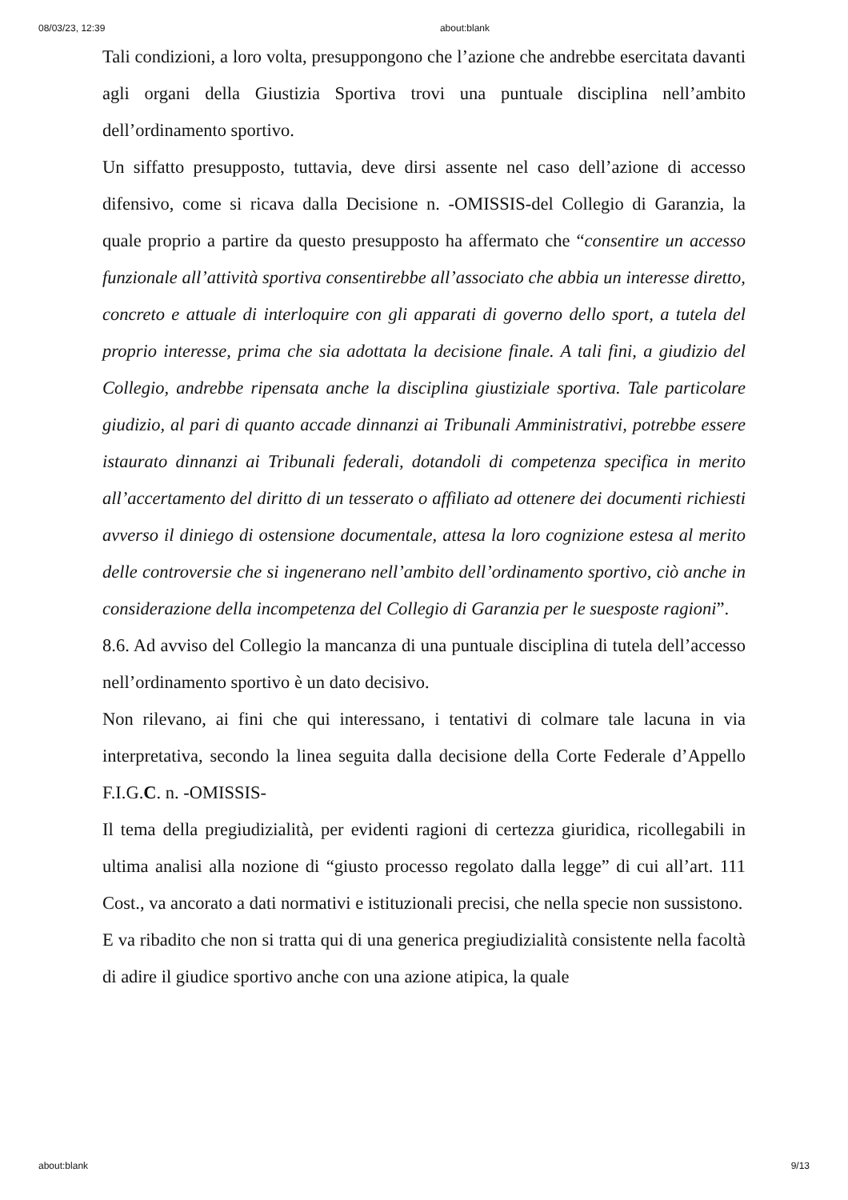08/03/23, 12:39 about:blank
Tali condizioni, a loro volta, presuppongono che l’azione che andrebbe esercitata davanti agli organi della Giustizia Sportiva trovi una puntuale disciplina nell’ambito dell’ordinamento sportivo.
Un siffatto presupposto, tuttavia, deve dirsi assente nel caso dell’azione di accesso difensivo, come si ricava dalla Decisione n. -OMISSIS-del Collegio di Garanzia, la quale proprio a partire da questo presupposto ha affermato che “consentire un accesso funzionale all’attività sportiva consentirebbe all’associato che abbia un interesse diretto, concreto e attuale di interloquire con gli apparati di governo dello sport, a tutela del proprio interesse, prima che sia adottata la decisione finale. A tali fini, a giudizio del Collegio, andrebbe ripensata anche la disciplina giustiziale sportiva. Tale particolare giudizio, al pari di quanto accade dinnanzi ai Tribunali Amministrativi, potrebbe essere istaurato dinnanzi ai Tribunali federali, dotandoli di competenza specifica in merito all’accertamento del diritto di un tesserato o affiliato ad ottenere dei documenti richiesti avverso il diniego di ostensione documentale, attesa la loro cognizione estesa al merito delle controversie che si ingenerano nell’ambito dell’ordinamento sportivo, ciò anche in considerazione della incompetenza del Collegio di Garanzia per le suesposte ragioni”.
8.6. Ad avviso del Collegio la mancanza di una puntuale disciplina di tutela dell’accesso nell’ordinamento sportivo è un dato decisivo.
Non rilevano, ai fini che qui interessano, i tentativi di colmare tale lacuna in via interpretativa, secondo la linea seguita dalla decisione della Corte Federale d’Appello F.I.G.C. n. -OMISSIS-
Il tema della pregiudizialità, per evidenti ragioni di certezza giuridica, ricollegabili in ultima analisi alla nozione di “giusto processo regolato dalla legge” di cui all’art. 111 Cost., va ancorato a dati normativi e istituzionali precisi, che nella specie non sussistono.
E va ribadito che non si tratta qui di una generica pregiudizialità consistente nella facoltà di adire il giudice sportivo anche con una azione atipica, la quale
about:blank 9/13